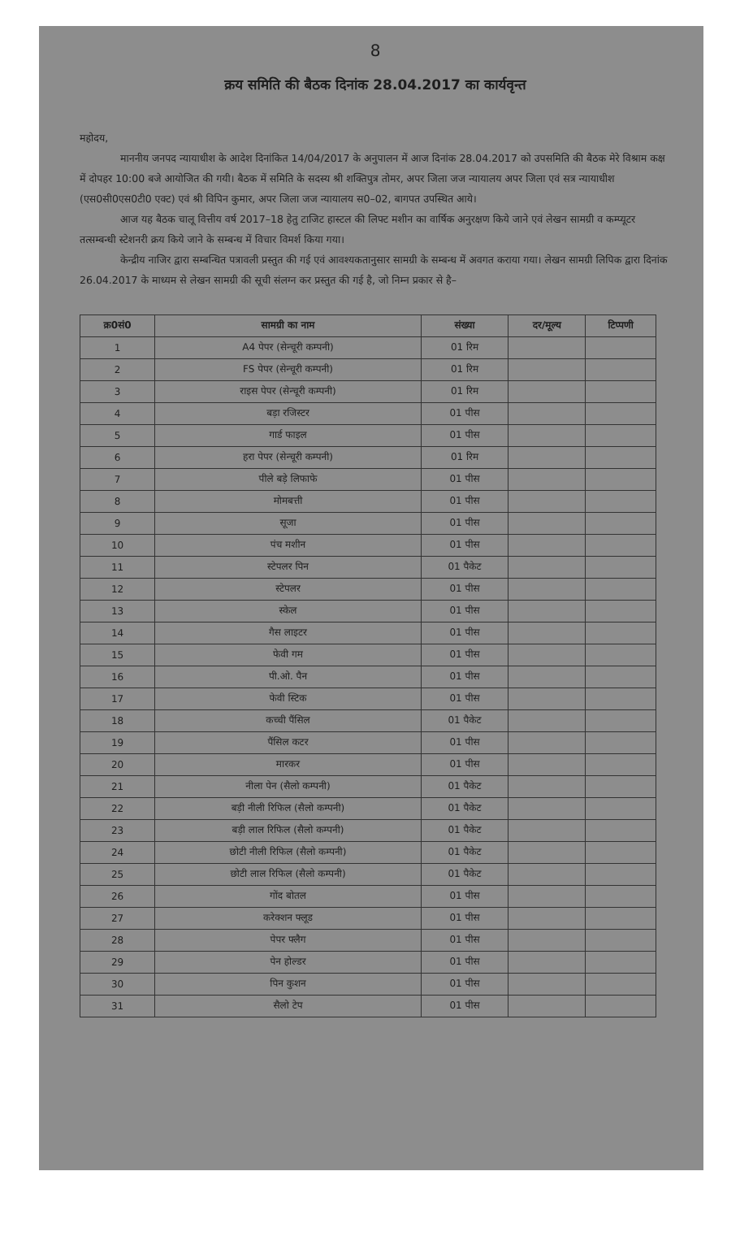8
क्रय समिति की बैठक दिनांक 28.04.2017 का कार्यवृन्त
महोदय,
माननीय जनपद न्यायाधीश के आदेश दिनांकित 14/04/2017 के अनुपालन में आज दिनांक 28.04.2017 को उपसमिति की बैठक मेरे विश्राम कक्ष में दोपहर 10:00 बजे आयोजित की गयी। बैठक में समिति के सदस्य श्री शक्तिपुत्र तोमर, अपर जिला जज न्यायालय अपर जिला एवं सत्र न्यायाधीश (एस0सी0एस0टी0 एक्ट) एवं श्री विपिन कुमार, अपर जिला जज न्यायालय स0–02, बागपत उपस्थित आये।
आज यह बैठक चालू वित्तीय वर्ष 2017–18 हेतु टाजिट हास्टल की लिफ्ट मशीन का वार्षिक अनुरक्षण किये जाने एवं लेखन सामग्री व कम्प्यूटर तत्सम्बन्धी स्टेशनरी क्रय किये जाने के सम्बन्ध में विचार विमर्श किया गया।
केन्द्रीय नाजिर द्वारा सम्बन्धित पत्रावली प्रस्तुत की गई एवं आवश्यकतानुसार सामग्री के सम्बन्ध में अवगत कराया गया। लेखन सामग्री लिपिक द्वारा दिनांक 26.04.2017 के माध्यम से लेखन सामग्री की सूची संलग्न कर प्रस्तुत की गई है, जो निम्न प्रकार से है–
| क्र0सं0 | सामग्री का नाम | संख्या | दर/मूल्य | टिप्पणी |
| --- | --- | --- | --- | --- |
| 1 | A4 पेपर (सेन्चूरी कम्पनी) | 01 रिम | | |
| 2 | FS पेपर (सेन्चूरी कम्पनी) | 01 रिम | | |
| 3 | राइस पेपर (सेन्चूरी कम्पनी) | 01 रिम | | |
| 4 | बड़ा रजिस्टर | 01 पीस | | |
| 5 | गार्ड फाइल | 01 पीस | | |
| 6 | हरा पेपर (सेन्चूरी कम्पनी) | 01 रिम | | |
| 7 | पीले बड़े लिफाफे | 01 पीस | | |
| 8 | मोमबत्ती | 01 पीस | | |
| 9 | सूजा | 01 पीस | | |
| 10 | पंच मशीन | 01 पीस | | |
| 11 | स्टेपलर पिन | 01 पैकेट | | |
| 12 | स्टेपलर | 01 पीस | | |
| 13 | स्केल | 01 पीस | | |
| 14 | गैस लाइटर | 01 पीस | | |
| 15 | फेवी गम | 01 पीस | | |
| 16 | पी.ओ. पैन | 01 पीस | | |
| 17 | फेवी स्टिक | 01 पीस | | |
| 18 | कच्ची पैंसिल | 01 पैकेट | | |
| 19 | पैंसिल कटर | 01 पीस | | |
| 20 | मारकर | 01 पीस | | |
| 21 | नीला पेन (सैलो कम्पनी) | 01 पैकेट | | |
| 22 | बड़ी नीली रिफिल (सैलो कम्पनी) | 01 पैकेट | | |
| 23 | बड़ी लाल रिफिल (सैलो कम्पनी) | 01 पैकेट | | |
| 24 | छोटी नीली रिफिल (सैलो कम्पनी) | 01 पैकेट | | |
| 25 | छोटी लाल रिफिल (सैलो कम्पनी) | 01 पैकेट | | |
| 26 | गोंद बोतल | 01 पीस | | |
| 27 | करेक्शन फ्लूड | 01 पीस | | |
| 28 | पेपर फ्लैग | 01 पीस | | |
| 29 | पेन होल्डर | 01 पीस | | |
| 30 | पिन कुशन | 01 पीस | | |
| 31 | सैलो टेप | 01 पीस | | |